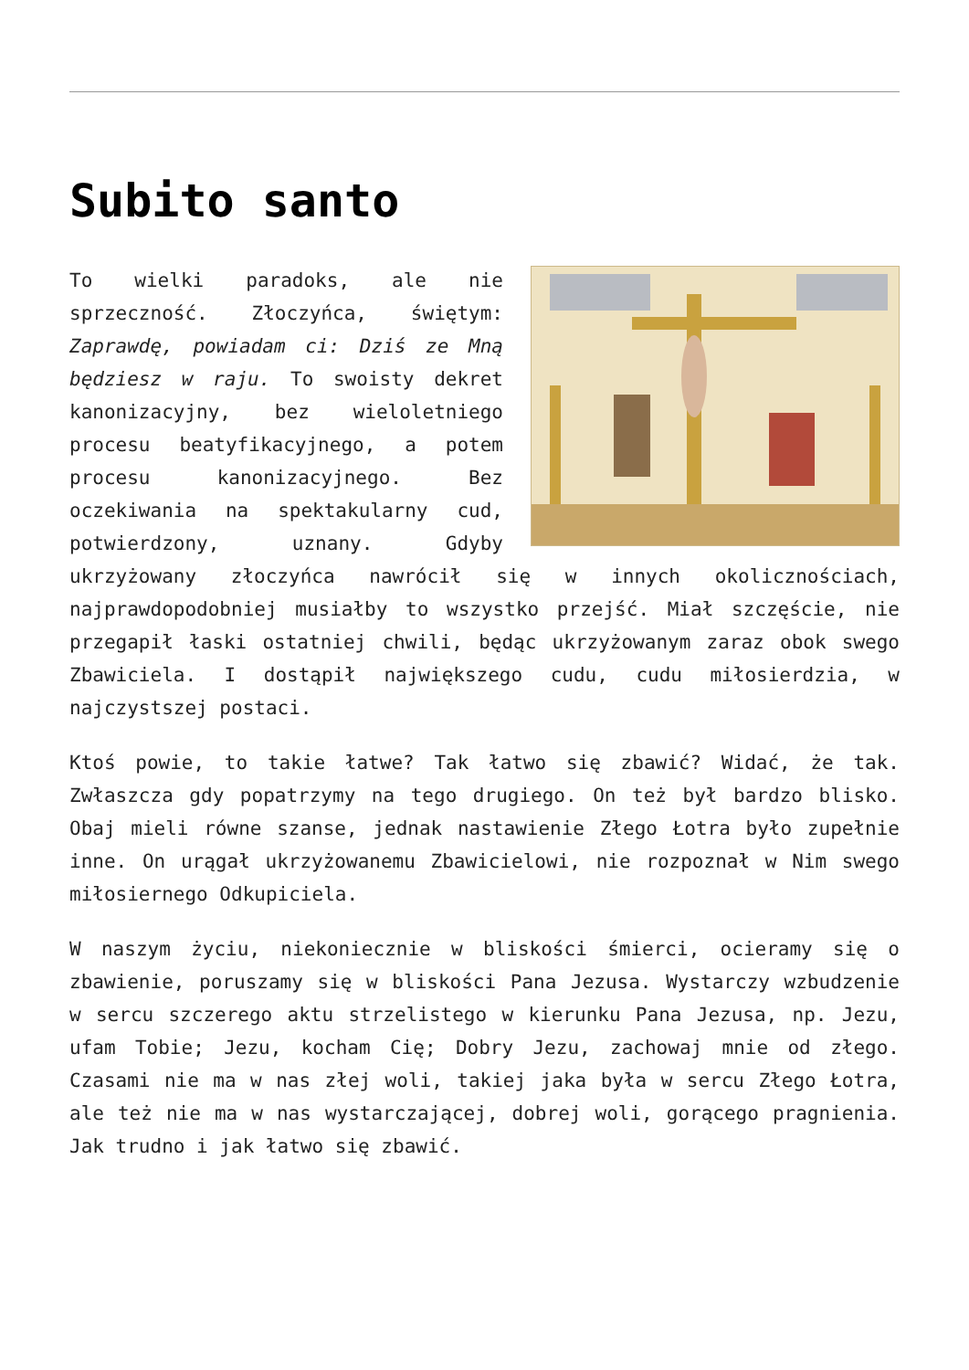Subito santo
To wielki paradoks, ale nie sprzeczność. Złoczyńca, świętym: Zaprawdę, powiadam ci: Dziś ze Mną będziesz w raju. To swoisty dekret kanonizacyjny, bez wieloletniego procesu beatyfikacyjnego, a potem procesu kanonizacyjnego. Bez oczekiwania na spektakularny cud, potwierdzony, uznany. Gdyby ukrzyżowany złoczyńca nawrócił się w innych okolicznościach, najprawdopodobniej musiałby to wszystko przejść. Miał szczęście, nie przegapił łaski ostatniej chwili, będąc ukrzyżowanym zaraz obok swego Zbawiciela. I dostąpił największego cudu, cudu miłosierdzia, w najczystszej postaci.
Ktoś powie, to takie łatwe? Tak łatwo się zbawić? Widać, że tak. Zwłaszcza gdy popatrzymy na tego drugiego. On też był bardzo blisko. Obaj mieli równe szanse, jednak nastawienie Złego Łotra było zupełnie inne. On urągał ukrzyżowanemu Zbawicielowi, nie rozpoznał w Nim swego miłosiernego Odkupiciela.
W naszym życiu, niekoniecznie w bliskości śmierci, ocieramy się o zbawienie, poruszamy się w bliskości Pana Jezusa. Wystarczy wzbudzenie w sercu szczerego aktu strzelistego w kierunku Pana Jezusa, np. Jezu, ufam Tobie; Jezu, kocham Cię; Dobry Jezu, zachowaj mnie od złego. Czasami nie ma w nas złej woli, takiej jaka była w sercu Złego Łotra, ale też nie ma w nas wystarczającej, dobrej woli, gorącego pragnienia. Jak trudno i jak łatwo się zbawić.